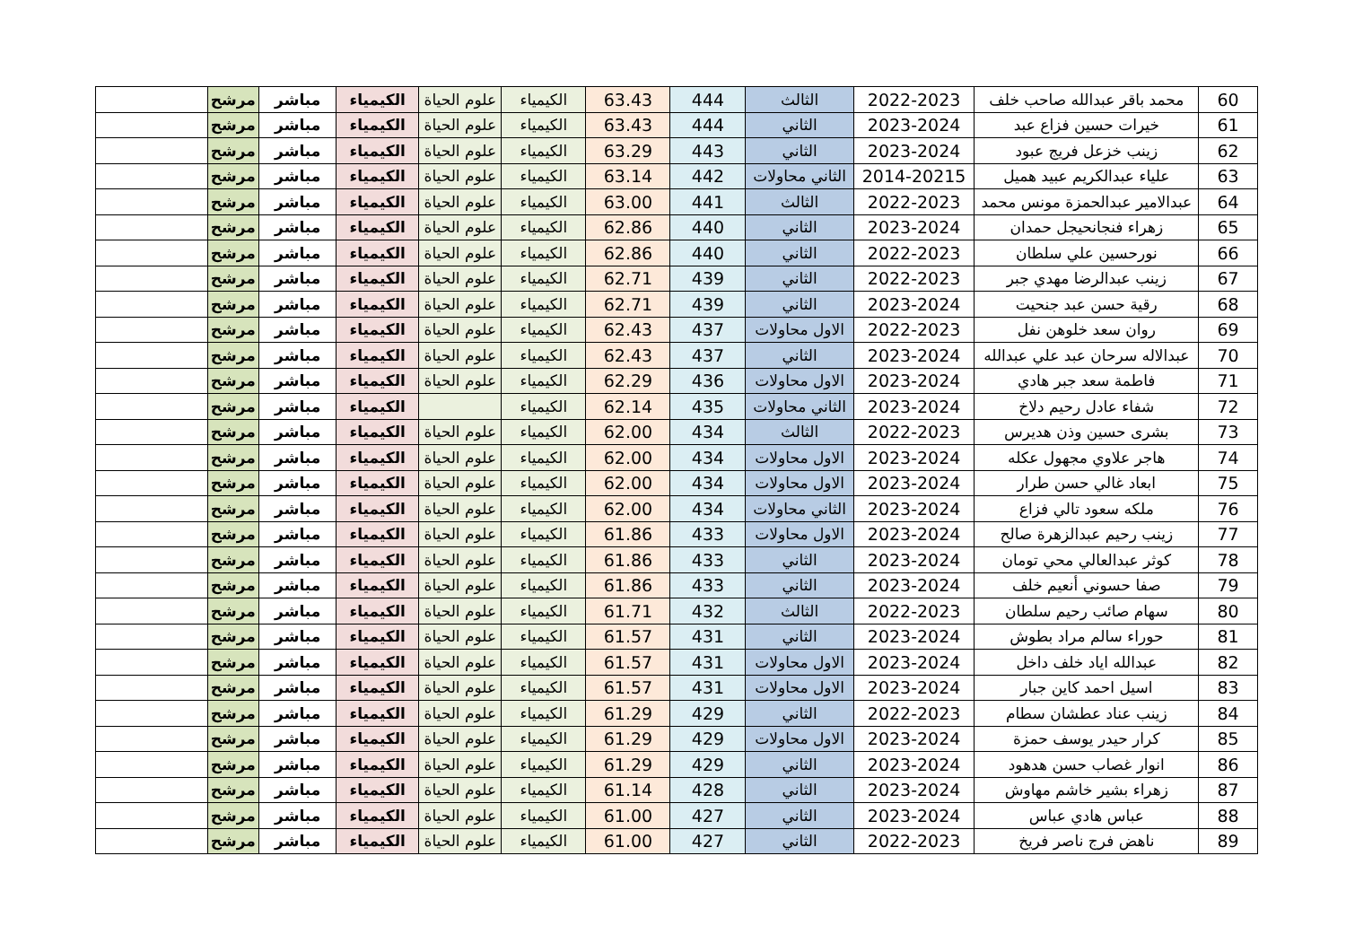| 60 | محمد باقر عبدالله صاحب خلف | 2022-2023 | الثالث | 444 | 63.43 | الكيمياء | علوم الحياة | الكيمياء | مباشر | مرشح | |
| 61 | خيرات حسين فزاع عبد | 2023-2024 | الثاني | 444 | 63.43 | الكيمياء | علوم الحياة | الكيمياء | مباشر | مرشح | |
| 62 | زينب خزعل فريج عبود | 2023-2024 | الثاني | 443 | 63.29 | الكيمياء | علوم الحياة | الكيمياء | مباشر | مرشح | |
| 63 | علياء عبدالكريم عبيد هميل | 2014-20215 | الثاني محاولات | 442 | 63.14 | الكيمياء | علوم الحياة | الكيمياء | مباشر | مرشح | |
| 64 | عبدالامير عبدالحمزة مونس محمد | 2022-2023 | الثالث | 441 | 63.00 | الكيمياء | علوم الحياة | الكيمياء | مباشر | مرشح | |
| 65 | زهراء فنجانحيجل حمدان | 2023-2024 | الثاني | 440 | 62.86 | الكيمياء | علوم الحياة | الكيمياء | مباشر | مرشح | |
| 66 | نورحسين علي سلطان | 2022-2023 | الثاني | 440 | 62.86 | الكيمياء | علوم الحياة | الكيمياء | مباشر | مرشح | |
| 67 | زينب عبدالرضا مهدي جبر | 2022-2023 | الثاني | 439 | 62.71 | الكيمياء | علوم الحياة | الكيمياء | مباشر | مرشح | |
| 68 | رقية حسن عبد جنحيت | 2023-2024 | الثاني | 439 | 62.71 | الكيمياء | علوم الحياة | الكيمياء | مباشر | مرشح | |
| 69 | روان سعد خلوهن نفل | 2022-2023 | الاول محاولات | 437 | 62.43 | الكيمياء | علوم الحياة | الكيمياء | مباشر | مرشح | |
| 70 | عبدالاله سرحان عبد علي عبدالله | 2023-2024 | الثاني | 437 | 62.43 | الكيمياء | علوم الحياة | الكيمياء | مباشر | مرشح | |
| 71 | فاطمة سعد جبر هادي | 2023-2024 | الاول محاولات | 436 | 62.29 | الكيمياء | علوم الحياة | الكيمياء | مباشر | مرشح | |
| 72 | شفاء عادل رحيم دلاخ | 2023-2024 | الثاني محاولات | 435 | 62.14 | الكيمياء | | الكيمياء | مباشر | مرشح | |
| 73 | بشرى حسين وذن هديرس | 2022-2023 | الثالث | 434 | 62.00 | الكيمياء | علوم الحياة | الكيمياء | مباشر | مرشح | |
| 74 | هاجر علاوي مجهول عكله | 2023-2024 | الاول محاولات | 434 | 62.00 | الكيمياء | علوم الحياة | الكيمياء | مباشر | مرشح | |
| 75 | ابعاد غالي حسن طرار | 2023-2024 | الاول محاولات | 434 | 62.00 | الكيمياء | علوم الحياة | الكيمياء | مباشر | مرشح | |
| 76 | ملكه سعود تالي فزاع | 2023-2024 | الثاني محاولات | 434 | 62.00 | الكيمياء | علوم الحياة | الكيمياء | مباشر | مرشح | |
| 77 | زينب رحيم عبدالزهرة صالح | 2023-2024 | الاول محاولات | 433 | 61.86 | الكيمياء | علوم الحياة | الكيمياء | مباشر | مرشح | |
| 78 | كوثر عبدالعالي محي تومان | 2023-2024 | الثاني | 433 | 61.86 | الكيمياء | علوم الحياة | الكيمياء | مباشر | مرشح | |
| 79 | صفا حسوني أنعيم خلف | 2023-2024 | الثاني | 433 | 61.86 | الكيمياء | علوم الحياة | الكيمياء | مباشر | مرشح | |
| 80 | سهام صائب رحيم سلطان | 2022-2023 | الثالث | 432 | 61.71 | الكيمياء | علوم الحياة | الكيمياء | مباشر | مرشح | |
| 81 | حوراء سالم مراد بطوش | 2023-2024 | الثاني | 431 | 61.57 | الكيمياء | علوم الحياة | الكيمياء | مباشر | مرشح | |
| 82 | عبدالله اياد خلف داخل | 2023-2024 | الاول محاولات | 431 | 61.57 | الكيمياء | علوم الحياة | الكيمياء | مباشر | مرشح | |
| 83 | اسيل احمد كاين جبار | 2023-2024 | الاول محاولات | 431 | 61.57 | الكيمياء | علوم الحياة | الكيمياء | مباشر | مرشح | |
| 84 | زينب عناد عطشان سطام | 2022-2023 | الثاني | 429 | 61.29 | الكيمياء | علوم الحياة | الكيمياء | مباشر | مرشح | |
| 85 | كرار حيدر يوسف حمزة | 2023-2024 | الاول محاولات | 429 | 61.29 | الكيمياء | علوم الحياة | الكيمياء | مباشر | مرشح | |
| 86 | انوار غصاب حسن هدهود | 2023-2024 | الثاني | 429 | 61.29 | الكيمياء | علوم الحياة | الكيمياء | مباشر | مرشح | |
| 87 | زهراء بشير خاشم مهاوش | 2023-2024 | الثاني | 428 | 61.14 | الكيمياء | علوم الحياة | الكيمياء | مباشر | مرشح | |
| 88 | عباس هادي عباس | 2023-2024 | الثاني | 427 | 61.00 | الكيمياء | علوم الحياة | الكيمياء | مباشر | مرشح | |
| 89 | ناهض فرج ناصر فريخ | 2022-2023 | الثاني | 427 | 61.00 | الكيمياء | علوم الحياة | الكيمياء | مباشر | مرشح | |